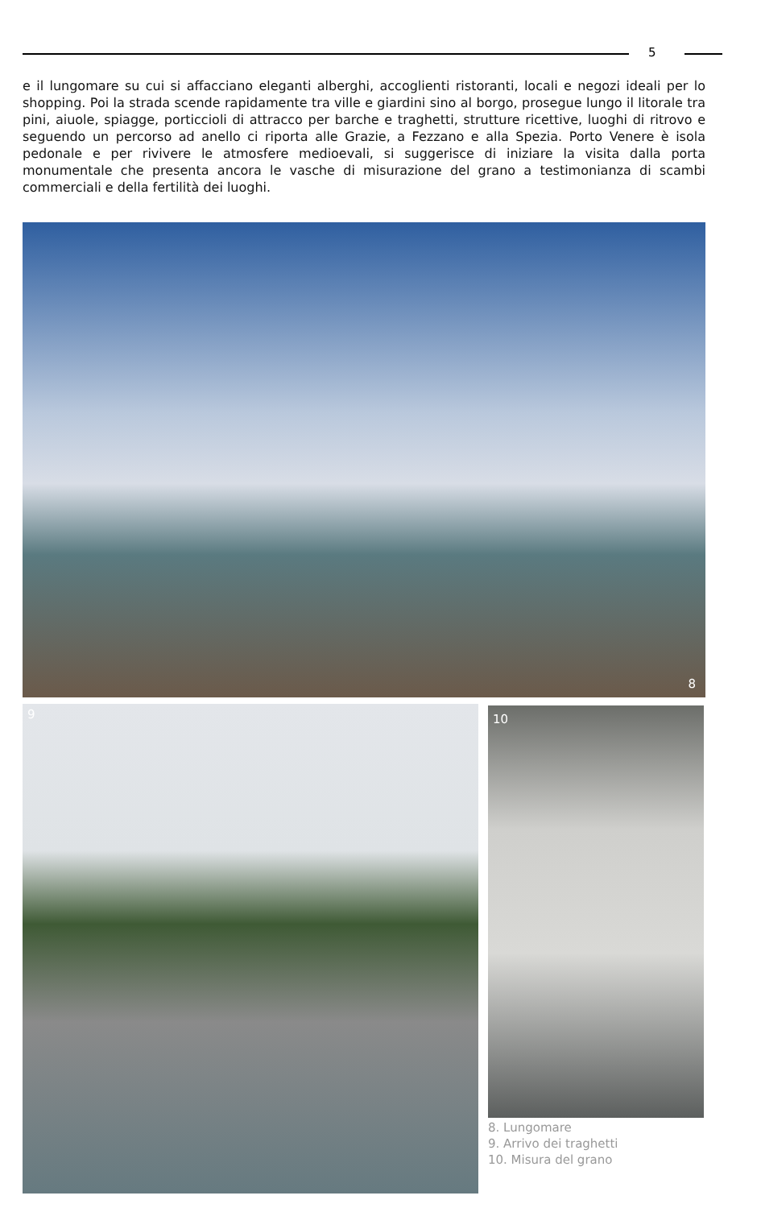5
e il lungomare su cui si affacciano eleganti alberghi, accoglienti ristoranti, locali e negozi ideali per lo shopping. Poi la strada scende rapidamente tra ville e giardini sino al borgo, prosegue lungo il litorale tra pini, aiuole, spiagge, porticcioli di attracco per barche e traghetti, strutture ricettive, luoghi di ritrovo e seguendo un percorso ad anello ci riporta alle Grazie, a Fezzano e alla Spezia. Porto Venere è isola pedonale e per rivivere le atmosfere medioevali, si suggerisce di iniziare la visita dalla porta monumentale che presenta ancora le vasche di misurazione del grano a testimonianza di scambi commerciali e della fertilità dei luoghi.
8
9 10
8. Lungomare
9. Arrivo dei traghetti
10. Misura del grano